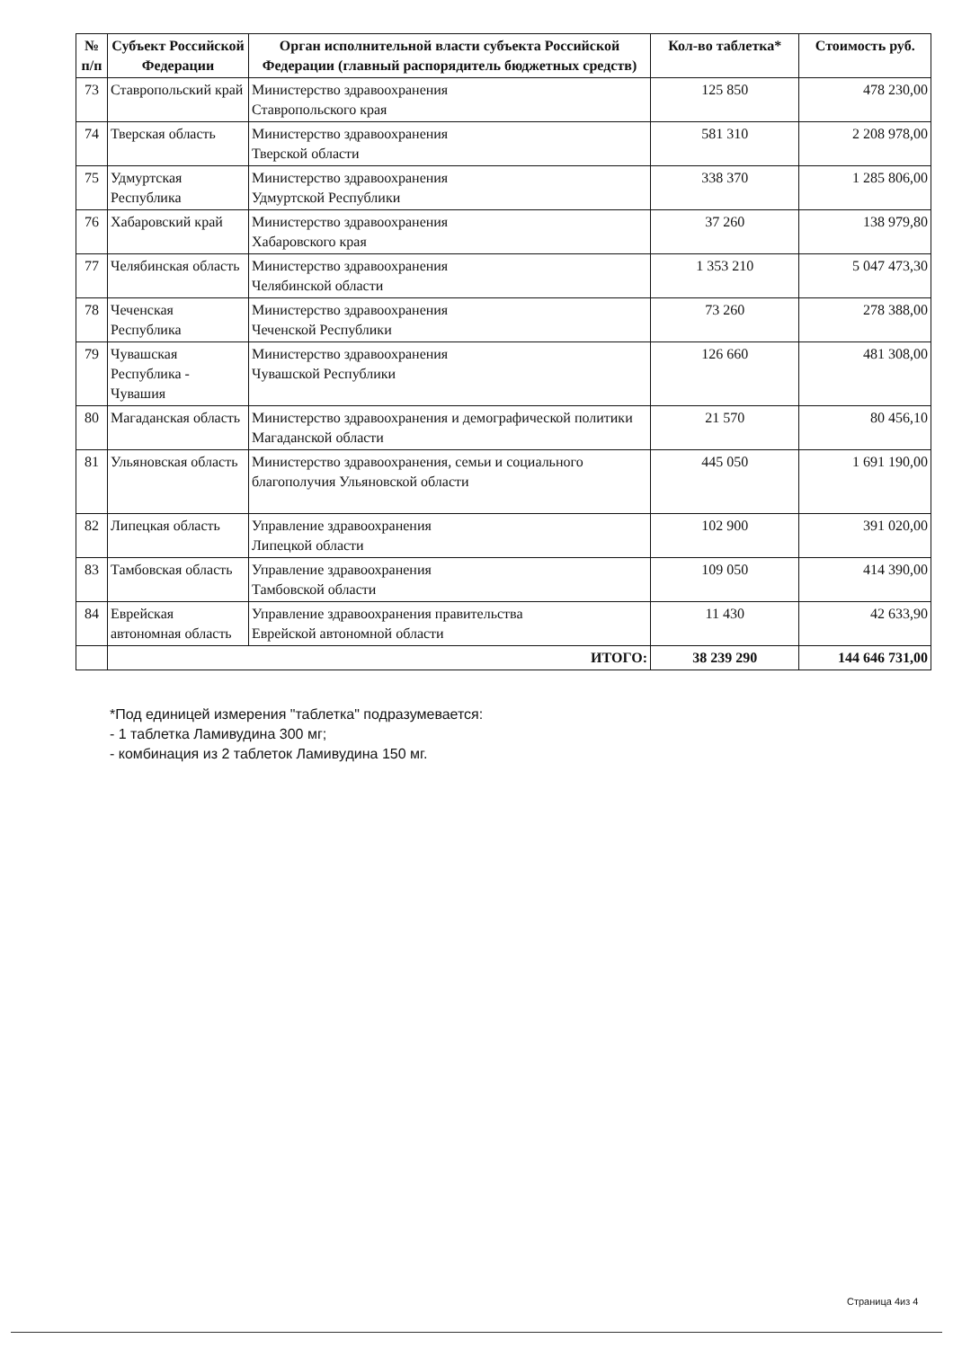| № п/п | Субъект Российской Федерации | Орган исполнительной власти субъекта Российской Федерации (главный распорядитель бюджетных средств) | Кол-во таблетка* | Стоимость руб. |
| --- | --- | --- | --- | --- |
| 73 | Ставропольский край | Министерство здравоохранения Ставропольского края | 125 850 | 478 230,00 |
| 74 | Тверская область | Министерство здравоохранения Тверской области | 581 310 | 2 208 978,00 |
| 75 | Удмуртская Республика | Министерство здравоохранения Удмуртской Республики | 338 370 | 1 285 806,00 |
| 76 | Хабаровский край | Министерство здравоохранения Хабаровского края | 37 260 | 138 979,80 |
| 77 | Челябинская область | Министерство здравоохранения Челябинской области | 1 353 210 | 5 047 473,30 |
| 78 | Чеченская Республика | Министерство здравоохранения Чеченской Республики | 73 260 | 278 388,00 |
| 79 | Чувашская Республика - Чувашия | Министерство здравоохранения Чувашской Республики | 126 660 | 481 308,00 |
| 80 | Магаданская область | Министерство здравоохранения и демографической политики Магаданской области | 21 570 | 80 456,10 |
| 81 | Ульяновская область | Министерство здравоохранения, семьи и социального благополучия Ульяновской области | 445 050 | 1 691 190,00 |
| 82 | Липецкая область | Управление здравоохранения Липецкой области | 102 900 | 391 020,00 |
| 83 | Тамбовская область | Управление здравоохранения Тамбовской области | 109 050 | 414 390,00 |
| 84 | Еврейская автономная область | Управление здравоохранения правительства Еврейской автономной области | 11 430 | 42 633,90 |
| | ИТОГО: | | 38 239 290 | 144 646 731,00 |
*Под единицей измерения "таблетка" подразумевается:
- 1 таблетка Ламивудина 300 мг;
- комбинация из 2 таблеток Ламивудина 150 мг.
Страница 4из 4